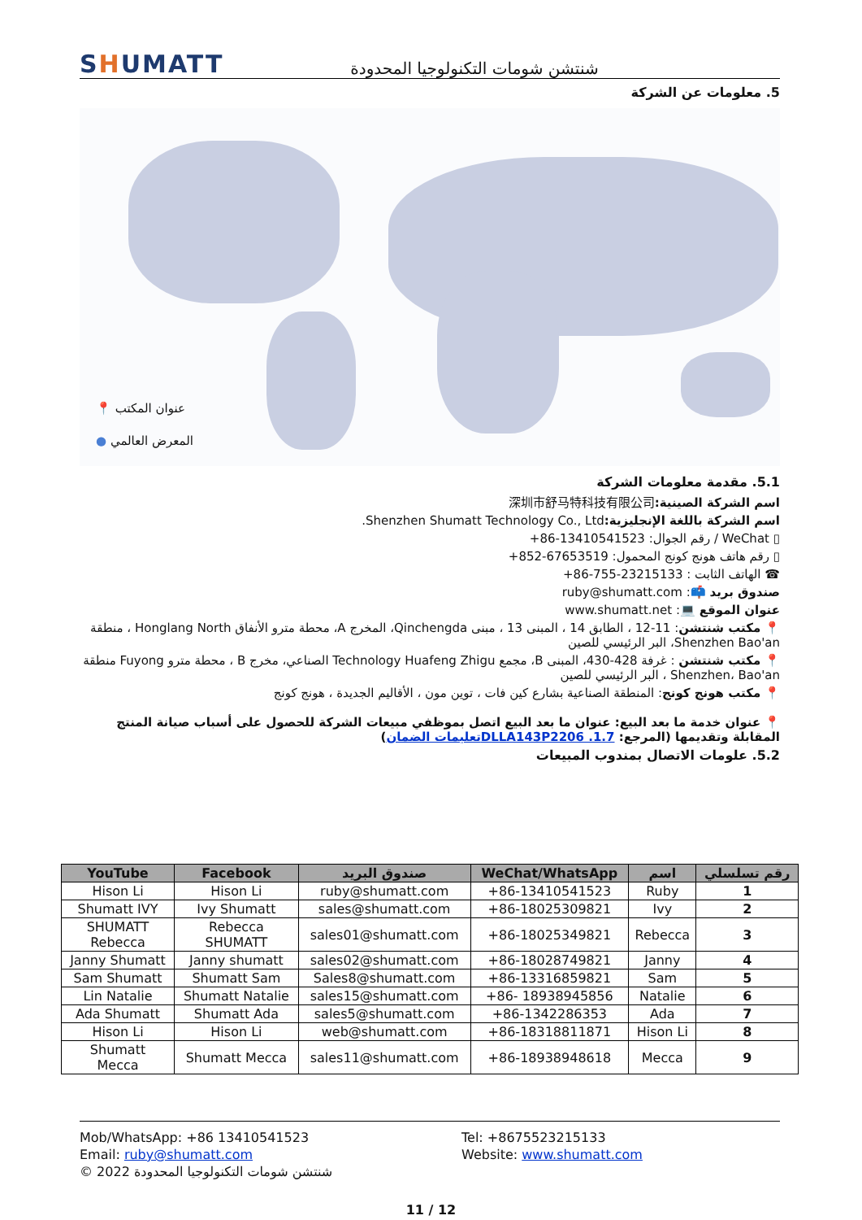SHUMATT
شنتشن شومات التكنولوجيا المحدودة
5. معلومات عن الشركة
📍 عنوان المكتب
● المعرض العالمي
5.1. مقدمة معلومات الشركة
اسم الشركة الصينية: 深圳市舒马特科技有限公司
اسم الشركة باللغة الإنجليزية: Shenzhen Shumatt Technology Co., Ltd.
▯ WeChat / رقم الجوال: +86-13410541523
▯ رقم هاتف هونج كونج المحمول: +852-67653519
☎ الهاتف الثابت : +86-755-23215133
صندوق بريد 📫: ruby@shumatt.com
عنوان الموقع 💻: www.shumatt.net
📍 مكتب شنتشن: 11-12 ، الطابق 14 ، المبنى 13 ، مبنى Qinchengda، المخرج A، محطة مترو الأنفاق Honglang North ، منطقة Shenzhen Bao'an، البر الرئيسي للصين
📍 مكتب شنتشن : غرفة 428-430، المبنى B، مجمع Technology Huafeng Zhigu الصناعي، مخرج B ، محطة مترو Fuyong منطقة Shenzhen، Bao'an ، البر الرئيسي للصين
📍 مكتب هونج كونج: المنطقة الصناعية بشارع كين فات ، توين مون ، الأقاليم الجديدة ، هونج كونج
📍 عنوان خدمة ما بعد البيع: عنوان ما بعد البيع اتصل بموظفي مبيعات الشركة للحصول على أسباب صيانة المنتج المقابلة وتقديمها (المرجع: DLLA143P2206 .1.7تعليمات الضمان)
5.2. علومات الاتصال بمندوب المبيعات
| YouTube | Facebook | صندوق البريد | WeChat/WhatsApp | اسم | رقم تسلسلي |
| --- | --- | --- | --- | --- | --- |
| Hison Li | Hison Li | ruby@shumatt.com | +86-13410541523 | Ruby | 1 |
| Shumatt IVY | Ivy Shumatt | sales@shumatt.com | +86-18025309821 | Ivy | 2 |
| SHUMATT Rebecca | Rebecca SHUMATT | sales01@shumatt.com | +86-18025349821 | Rebecca | 3 |
| Janny Shumatt | Janny shumatt | sales02@shumatt.com | +86-18028749821 | Janny | 4 |
| Sam Shumatt | Shumatt Sam | Sales8@shumatt.com | +86-13316859821 | Sam | 5 |
| Lin Natalie | Shumatt Natalie | sales15@shumatt.com | +86- 18938945856 | Natalie | 6 |
| Ada Shumatt | Shumatt Ada | sales5@shumatt.com | +86-1342286353 | Ada | 7 |
| Hison Li | Hison Li | web@shumatt.com | +86-18318811871 | Hison Li | 8 |
| Shumatt Mecca | Shumatt Mecca | sales11@shumatt.com | +86-18938948618 | Mecca | 9 |
Mob/WhatsApp: +86 13410541523
Tel: +8675523215133
Email: ruby@shumatt.com
Website: www.shumatt.com
© 2022 شنتشن شومات التكنولوجيا المحدودة
11 / 12